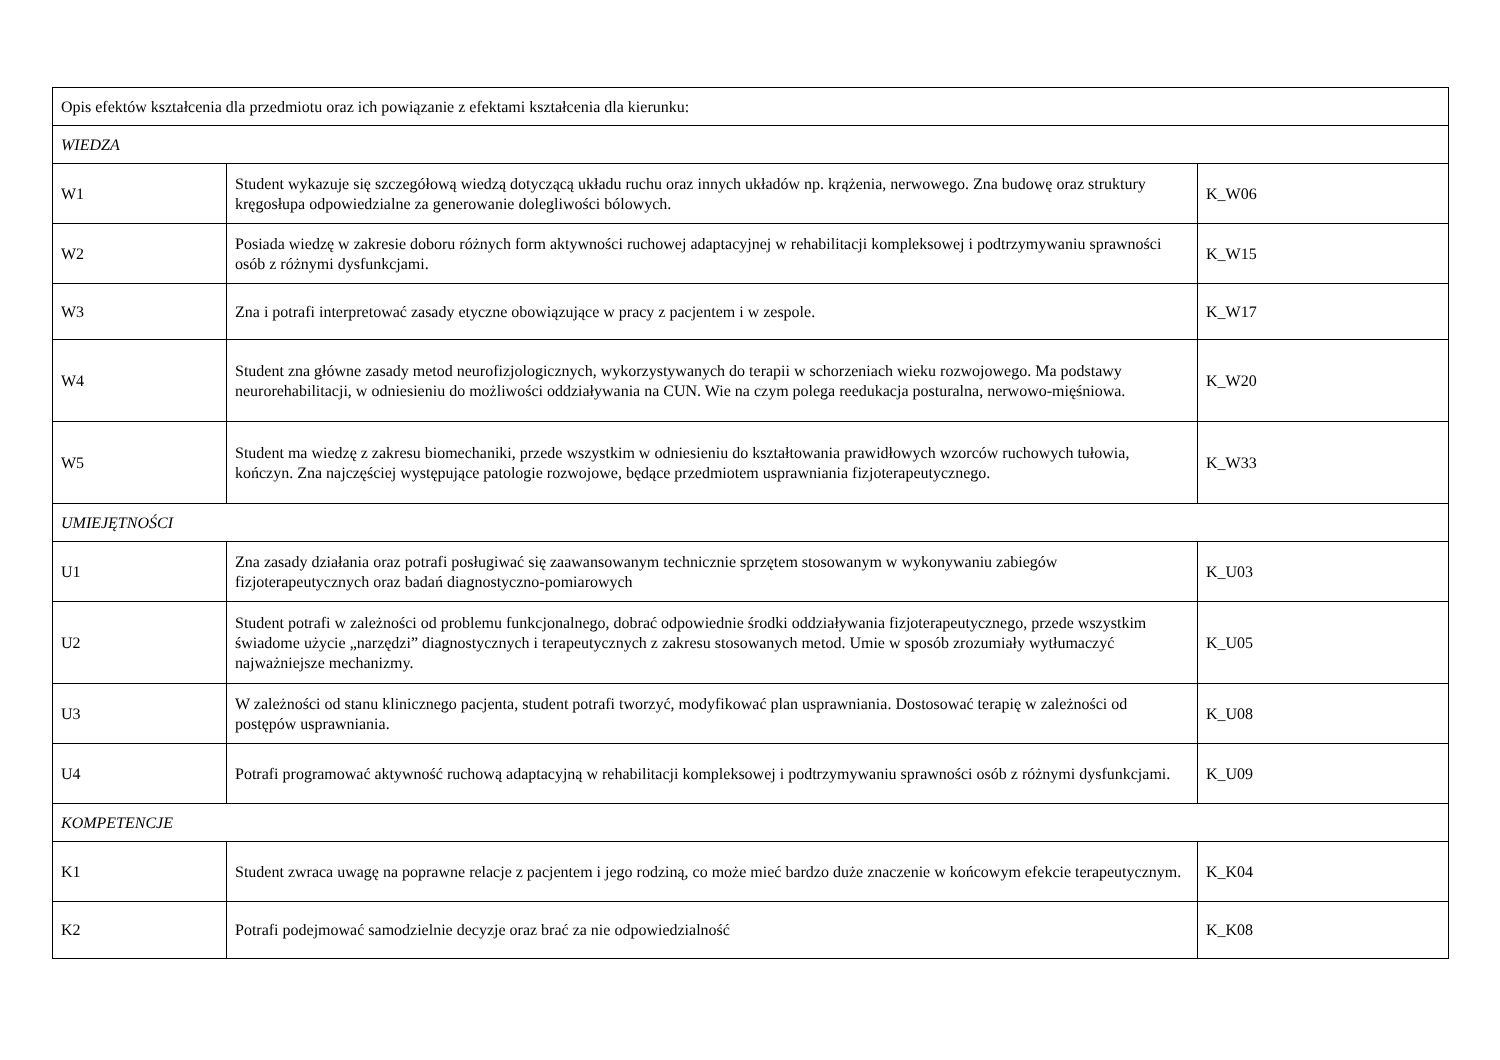| Opis efektów kształcenia dla przedmiotu oraz ich powiązanie z efektami kształcenia dla kierunku: | | |
| WIEDZA | | |
| W1 | Student wykazuje się szczegółową wiedzą dotyczącą układu ruchu oraz innych układów np. krążenia, nerwowego. Zna budowę oraz struktury kręgosłupa odpowiedzialne za generowanie dolegliwości bólowych. | K_W06 |
| W2 | Posiada wiedzę w zakresie doboru różnych form aktywności ruchowej adaptacyjnej w rehabilitacji kompleksowej i podtrzymywaniu sprawności osób z różnymi dysfunkcjami. | K_W15 |
| W3 | Zna i potrafi interpretować zasady etyczne obowiązujące w pracy z pacjentem i w zespole. | K_W17 |
| W4 | Student zna główne zasady metod neurofizjologicznych, wykorzystywanych do terapii w schorzeniach wieku rozwojowego. Ma podstawy neurorehabilitacji, w odniesieniu do możliwości oddziaływania na CUN. Wie na czym polega reedukacja posturalna, nerwowo-mięśniowa. | K_W20 |
| W5 | Student ma wiedzę z zakresu biomechaniki, przede wszystkim w odniesieniu do kształtowania prawidłowych wzorców ruchowych tułowia, kończyn. Zna najczęściej występujące patologie rozwojowe, będące przedmiotem usprawniania fizjoterapeutycznego. | K_W33 |
| UMIEJĘTNOŚCI | | |
| U1 | Zna zasady działania oraz potrafi posługiwać się zaawansowanym technicznie sprzętem stosowanym w wykonywaniu zabiegów fizjoterapeutycznych oraz badań diagnostyczno-pomiarowych | K_U03 |
| U2 | Student potrafi w zależności od problemu funkcjonalnego, dobrać odpowiednie środki oddziaływania fizjoterapeutycznego, przede wszystkim świadome użycie „narzędzi” diagnostycznych i terapeutycznych z zakresu stosowanych metod. Umie w sposób zrozumiały wytłumaczyć najważniejsze mechanizmy. | K_U05 |
| U3 | W zależności od stanu klinicznego pacjenta, student potrafi tworzyć, modyfikować plan usprawniania. Dostosować terapię w zależności od postępów usprawniania. | K_U08 |
| U4 | Potrafi programować aktywność ruchową adaptacyjną w rehabilitacji kompleksowej i podtrzymywaniu sprawności osób z różnymi dysfunkcjami. | K_U09 |
| KOMPETENCJE | | |
| K1 | Student zwraca uwagę na poprawne relacje z pacjentem i jego rodziną, co może mieć bardzo duże znaczenie w końcowym efekcie terapeutycznym. | K_K04 |
| K2 | Potrafi podejmować samodzielnie decyzje oraz brać za nie odpowiedzialność | K_K08 |